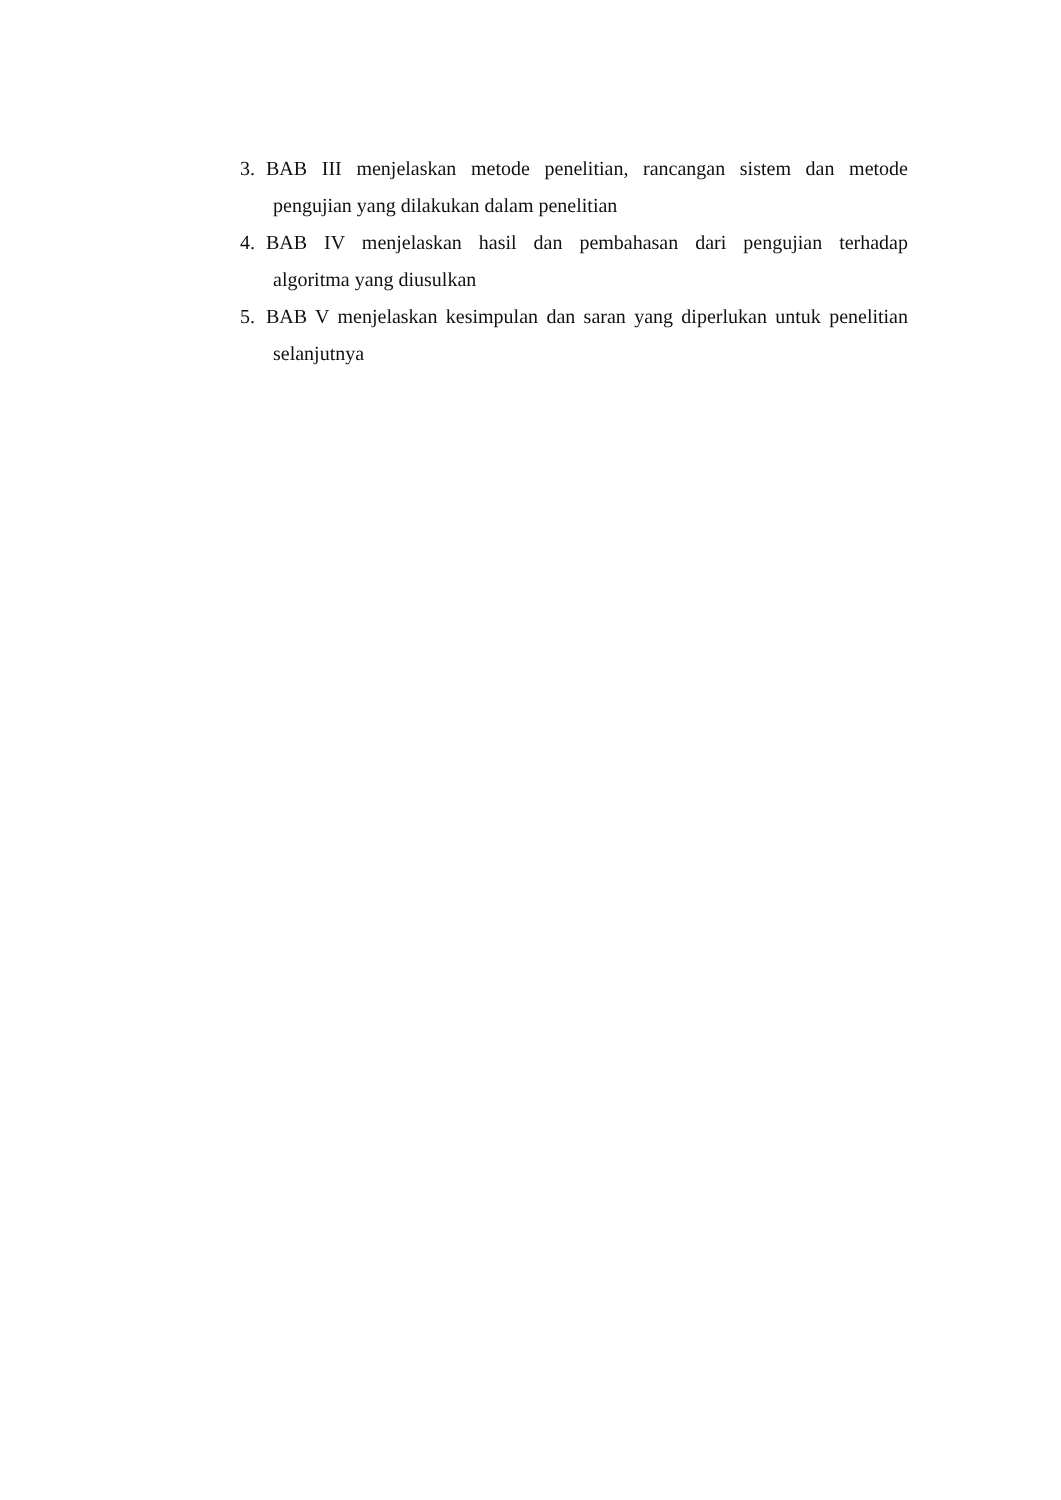3. BAB III menjelaskan metode penelitian, rancangan sistem dan metode
pengujian yang dilakukan dalam penelitian
4. BAB IV menjelaskan hasil dan pembahasan dari pengujian terhadap
algoritma yang diusulkan
5. BAB V menjelaskan kesimpulan dan saran yang diperlukan untuk penelitian
selanjutnya